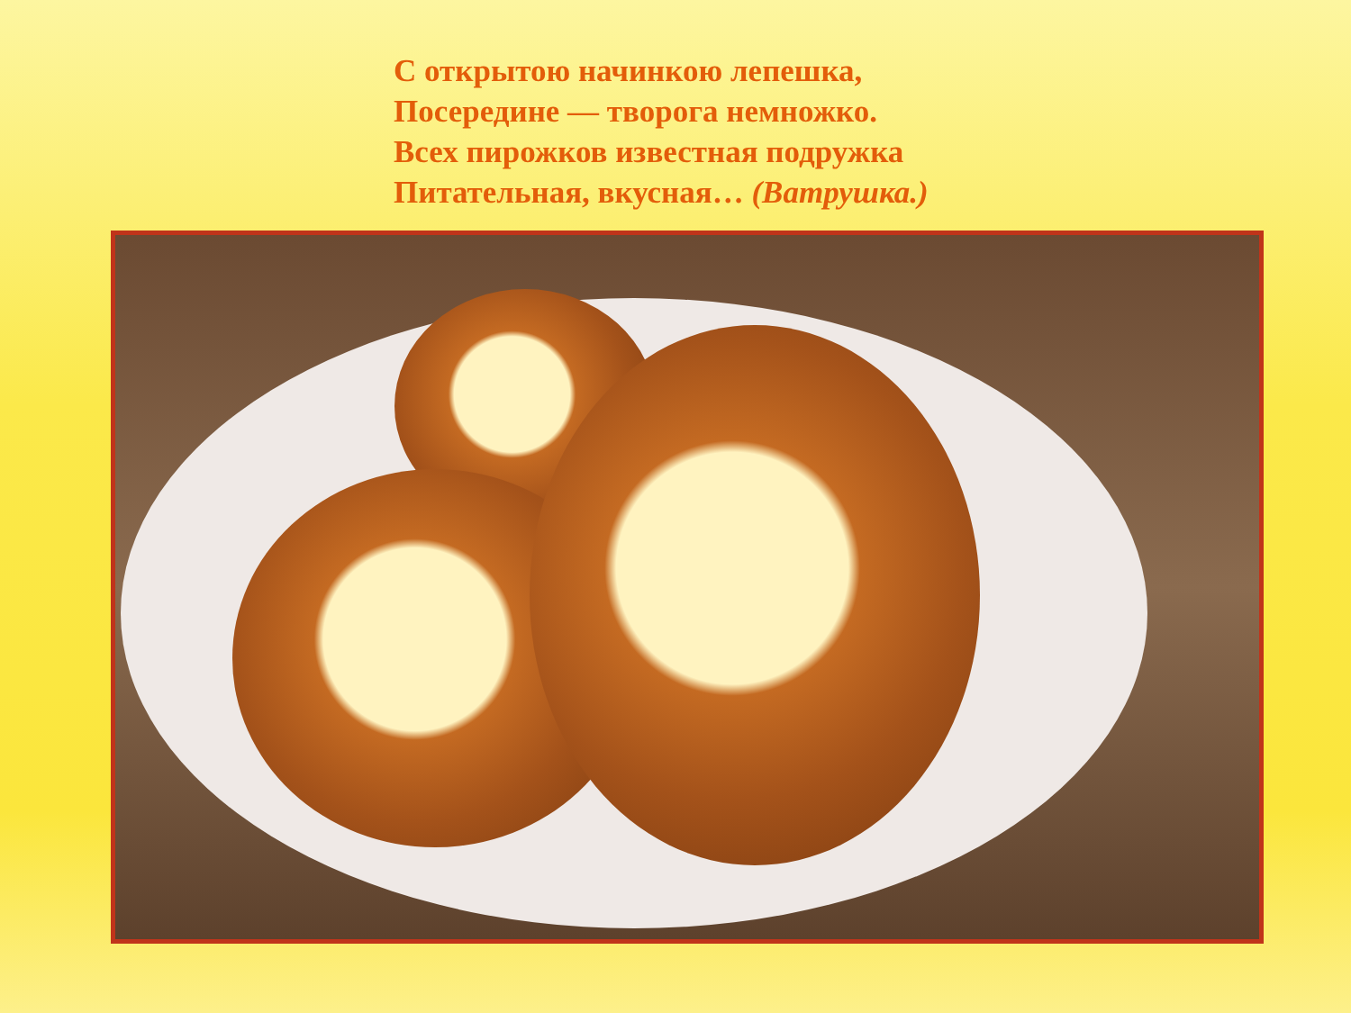С открытою начинкою лепешка,
Посередине — творога немножко.
Всех пирожков известная подружка
Питательная, вкусная… (Ватрушка.)